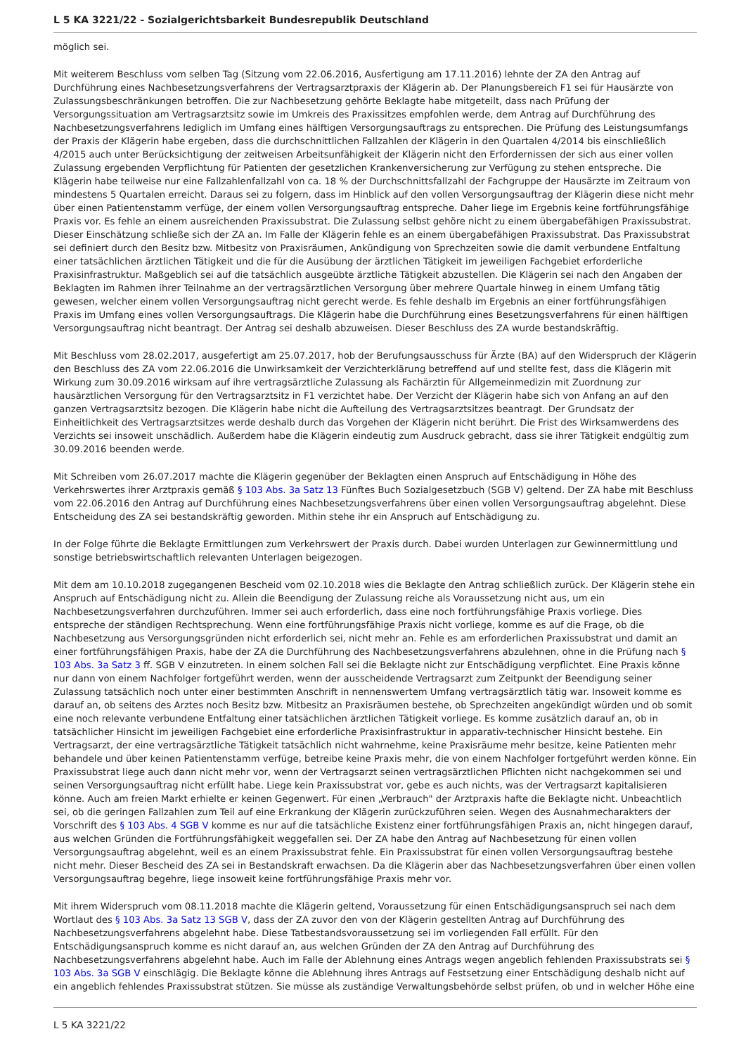L 5 KA 3221/22 - Sozialgerichtsbarkeit Bundesrepublik Deutschland
möglich sei.
Mit weiterem Beschluss vom selben Tag (Sitzung vom 22.06.2016, Ausfertigung am 17.11.2016) lehnte der ZA den Antrag auf Durchführung eines Nachbesetzungsverfahrens der Vertragsarztpraxis der Klägerin ab. Der Planungsbereich F1 sei für Hausärzte von Zulassungsbeschränkungen betroffen. Die zur Nachbesetzung gehörte Beklagte habe mitgeteilt, dass nach Prüfung der Versorgungssituation am Vertragsarztsitz sowie im Umkreis des Praxissitzes empfohlen werde, dem Antrag auf Durchführung des Nachbesetzungsverfahrens lediglich im Umfang eines hälftigen Versorgungsauftrags zu entsprechen. Die Prüfung des Leistungsumfangs der Praxis der Klägerin habe ergeben, dass die durchschnittlichen Fallzahlen der Klägerin in den Quartalen 4/2014 bis einschließlich 4/2015 auch unter Berücksichtigung der zeitweisen Arbeitsunfähigkeit der Klägerin nicht den Erfordernissen der sich aus einer vollen Zulassung ergebenden Verpflichtung für Patienten der gesetzlichen Krankenversicherung zur Verfügung zu stehen entspreche. Die Klägerin habe teilweise nur eine Fallzahlenfallzahl von ca. 18 % der Durchschnittsfallzahl der Fachgruppe der Hausärzte im Zeitraum von mindestens 5 Quartalen erreicht. Daraus sei zu folgern, dass im Hinblick auf den vollen Versorgungsauftrag der Klägerin diese nicht mehr über einen Patientenstamm verfüge, der einem vollen Versorgungsauftrag entspreche. Daher liege im Ergebnis keine fortführungsfähige Praxis vor. Es fehle an einem ausreichenden Praxissubstrat. Die Zulassung selbst gehöre nicht zu einem übergabefähigen Praxissubstrat. Dieser Einschätzung schließe sich der ZA an. Im Falle der Klägerin fehle es an einem übergabefähigen Praxissubstrat. Das Praxissubstrat sei definiert durch den Besitz bzw. Mitbesitz von Praxisräumen, Ankündigung von Sprechzeiten sowie die damit verbundene Entfaltung einer tatsächlichen ärztlichen Tätigkeit und die für die Ausübung der ärztlichen Tätigkeit im jeweiligen Fachgebiet erforderliche Praxisinfrastruktur. Maßgeblich sei auf die tatsächlich ausgeübte ärztliche Tätigkeit abzustellen. Die Klägerin sei nach den Angaben der Beklagten im Rahmen ihrer Teilnahme an der vertragsärztlichen Versorgung über mehrere Quartale hinweg in einem Umfang tätig gewesen, welcher einem vollen Versorgungsauftrag nicht gerecht werde. Es fehle deshalb im Ergebnis an einer fortführungsfähigen Praxis im Umfang eines vollen Versorgungsauftrags. Die Klägerin habe die Durchführung eines Besetzungsverfahrens für einen hälftigen Versorgungsauftrag nicht beantragt. Der Antrag sei deshalb abzuweisen. Dieser Beschluss des ZA wurde bestandskräftig.
Mit Beschluss vom 28.02.2017, ausgefertigt am 25.07.2017, hob der Berufungsausschuss für Ärzte (BA) auf den Widerspruch der Klägerin den Beschluss des ZA vom 22.06.2016 die Unwirksamkeit der Verzichterklärung betreffend auf und stellte fest, dass die Klägerin mit Wirkung zum 30.09.2016 wirksam auf ihre vertragsärztliche Zulassung als Fachärztin für Allgemeinmedizin mit Zuordnung zur hausärztlichen Versorgung für den Vertragsarztsitz in F1 verzichtet habe. Der Verzicht der Klägerin habe sich von Anfang an auf den ganzen Vertragsarztsitz bezogen. Die Klägerin habe nicht die Aufteilung des Vertragsarztsitzes beantragt. Der Grundsatz der Einheitlichkeit des Vertragsarztsitzes werde deshalb durch das Vorgehen der Klägerin nicht berührt. Die Frist des Wirksamwerdens des Verzichts sei insoweit unschädlich. Außerdem habe die Klägerin eindeutig zum Ausdruck gebracht, dass sie ihrer Tätigkeit endgültig zum 30.09.2016 beenden werde.
Mit Schreiben vom 26.07.2017 machte die Klägerin gegenüber der Beklagten einen Anspruch auf Entschädigung in Höhe des Verkehrswertes ihrer Arztpraxis gemäß § 103 Abs. 3a Satz 13 Fünftes Buch Sozialgesetzbuch (SGB V) geltend. Der ZA habe mit Beschluss vom 22.06.2016 den Antrag auf Durchführung eines Nachbesetzungsverfahrens über einen vollen Versorgungsauftrag abgelehnt. Diese Entscheidung des ZA sei bestandskräftig geworden. Mithin stehe ihr ein Anspruch auf Entschädigung zu.
In der Folge führte die Beklagte Ermittlungen zum Verkehrswert der Praxis durch. Dabei wurden Unterlagen zur Gewinnermittlung und sonstige betriebswirtschaftlich relevanten Unterlagen beigezogen.
Mit dem am 10.10.2018 zugegangenen Bescheid vom 02.10.2018 wies die Beklagte den Antrag schließlich zurück. Der Klägerin stehe ein Anspruch auf Entschädigung nicht zu. Allein die Beendigung der Zulassung reiche als Voraussetzung nicht aus, um ein Nachbesetzungsverfahren durchzuführen. Immer sei auch erforderlich, dass eine noch fortführungsfähige Praxis vorliege. Dies entspreche der ständigen Rechtsprechung. Wenn eine fortführungsfähige Praxis nicht vorliege, komme es auf die Frage, ob die Nachbesetzung aus Versorgungsgründen nicht erforderlich sei, nicht mehr an. Fehle es am erforderlichen Praxissubstrat und damit an einer fortführungsfähigen Praxis, habe der ZA die Durchführung des Nachbesetzungsverfahrens abzulehnen, ohne in die Prüfung nach § 103 Abs. 3a Satz 3 ff. SGB V einzutreten. In einem solchen Fall sei die Beklagte nicht zur Entschädigung verpflichtet. Eine Praxis könne nur dann von einem Nachfolger fortgeführt werden, wenn der ausscheidende Vertragsarzt zum Zeitpunkt der Beendigung seiner Zulassung tatsächlich noch unter einer bestimmten Anschrift in nennenswertem Umfang vertragsärztlich tätig war. Insoweit komme es darauf an, ob seitens des Arztes noch Besitz bzw. Mitbesitz an Praxisräumen bestehe, ob Sprechzeiten angekündigt würden und ob somit eine noch relevante verbundene Entfaltung einer tatsächlichen ärztlichen Tätigkeit vorliege. Es komme zusätzlich darauf an, ob in tatsächlicher Hinsicht im jeweiligen Fachgebiet eine erforderliche Praxisinfrastruktur in apparativ-technischer Hinsicht bestehe. Ein Vertragsarzt, der eine vertragsärztliche Tätigkeit tatsächlich nicht wahrnehme, keine Praxisräume mehr besitze, keine Patienten mehr behandele und über keinen Patientenstamm verfüge, betreibe keine Praxis mehr, die von einem Nachfolger fortgeführt werden könne. Ein Praxissubstrat liege auch dann nicht mehr vor, wenn der Vertragsarzt seinen vertragsärztlichen Pflichten nicht nachgekommen sei und seinen Versorgungsauftrag nicht erfüllt habe. Liege kein Praxissubstrat vor, gebe es auch nichts, was der Vertragsarzt kapitalisieren könne. Auch am freien Markt erhielte er keinen Gegenwert. Für einen „Verbrauch" der Arztpraxis hafte die Beklagte nicht. Unbeachtlich sei, ob die geringen Fallzahlen zum Teil auf eine Erkrankung der Klägerin zurückzuführen seien. Wegen des Ausnahmecharakters der Vorschrift des § 103 Abs. 4 SGB V komme es nur auf die tatsächliche Existenz einer fortführungsfähigen Praxis an, nicht hingegen darauf, aus welchen Gründen die Fortführungsfähigkeit weggefallen sei. Der ZA habe den Antrag auf Nachbesetzung für einen vollen Versorgungsauftrag abgelehnt, weil es an einem Praxissubstrat fehle. Ein Praxissubstrat für einen vollen Versorgungsauftrag bestehe nicht mehr. Dieser Bescheid des ZA sei in Bestandskraft erwachsen. Da die Klägerin aber das Nachbesetzungsverfahren über einen vollen Versorgungsauftrag begehre, liege insoweit keine fortführungsfähige Praxis mehr vor.
Mit ihrem Widerspruch vom 08.11.2018 machte die Klägerin geltend, Voraussetzung für einen Entschädigungsanspruch sei nach dem Wortlaut des § 103 Abs. 3a Satz 13 SGB V, dass der ZA zuvor den von der Klägerin gestellten Antrag auf Durchführung des Nachbesetzungsverfahrens abgelehnt habe. Diese Tatbestandsvoraussetzung sei im vorliegenden Fall erfüllt. Für den Entschädigungsanspruch komme es nicht darauf an, aus welchen Gründen der ZA den Antrag auf Durchführung des Nachbesetzungsverfahrens abgelehnt habe. Auch im Falle der Ablehnung eines Antrags wegen angeblich fehlenden Praxissubstrats sei § 103 Abs. 3a SGB V einschlägig. Die Beklagte könne die Ablehnung ihres Antrags auf Festsetzung einer Entschädigung deshalb nicht auf ein angeblich fehlendes Praxissubstrat stützen. Sie müsse als zuständige Verwaltungsbehörde selbst prüfen, ob und in welcher Höhe eine
L 5 KA 3221/22